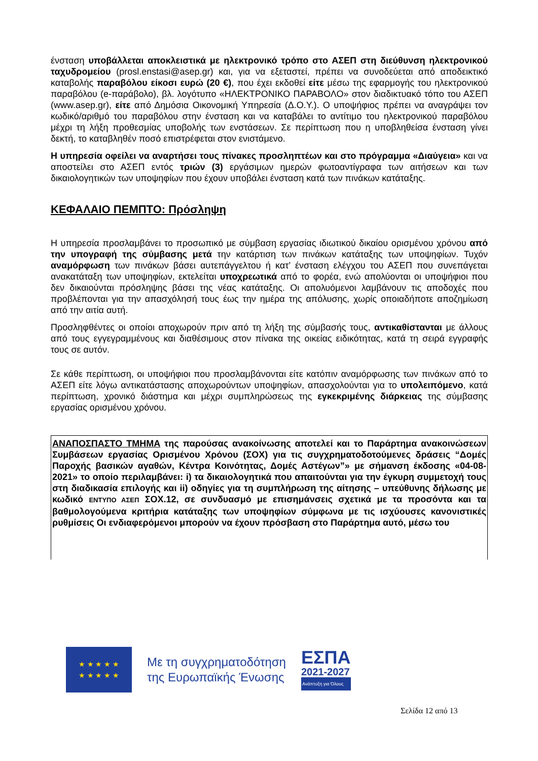ένσταση υποβάλλεται αποκλειστικά με ηλεκτρονικό τρόπο στο ΑΣΕΠ στη διεύθυνση ηλεκτρονικού ταχυδρομείου (prosl.enstasi@asep.gr) και, για να εξεταστεί, πρέπει να συνοδεύεται από αποδεικτικό καταβολής παραβόλου είκοσι ευρώ (20 €), που έχει εκδοθεί είτε μέσω της εφαρμογής του ηλεκτρονικού παραβόλου (e-παράβολο), βλ. λογότυπο «ΗΛΕΚΤΡΟΝΙΚΟ ΠΑΡΑΒΟΛΟ» στον διαδικτυακό τόπο του ΑΣΕΠ (www.asep.gr), είτε από Δημόσια Οικονομική Υπηρεσία (Δ.Ο.Υ.). Ο υποψήφιος πρέπει να αναγράψει τον κωδικό/αριθμό του παραβόλου στην ένσταση και να καταβάλει το αντίτιμο του ηλεκτρονικού παραβόλου μέχρι τη λήξη προθεσμίας υποβολής των ενστάσεων. Σε περίπτωση που η υποβληθείσα ένσταση γίνει δεκτή, το καταβληθέν ποσό επιστρέφεται στον ενιστάμενο.
Η υπηρεσία οφείλει να αναρτήσει τους πίνακες προσληπτέων και στο πρόγραμμα «Διαύγεια» και να αποστείλει στο ΑΣΕΠ εντός τριών (3) εργάσιμων ημερών φωτοαντίγραφα των αιτήσεων και των δικαιολογητικών των υποψηφίων που έχουν υποβάλει ένσταση κατά των πινάκων κατάταξης.
ΚΕΦΑΛΑΙΟ ΠΕΜΠΤΟ: Πρόσληψη
Η υπηρεσία προσλαμβάνει το προσωπικό με σύμβαση εργασίας ιδιωτικού δικαίου ορισμένου χρόνου από την υπογραφή της σύμβασης μετά την κατάρτιση των πινάκων κατάταξης των υποψηφίων. Τυχόν αναμόρφωση των πινάκων βάσει αυτεπάγγελτου ή κατ’ ένσταση ελέγχου του ΑΣΕΠ που συνεπάγεται ανακατάταξη των υποψηφίων, εκτελείται υποχρεωτικά από το φορέα, ενώ απολύονται οι υποψήφιοι που δεν δικαιούνται πρόσληψης βάσει της νέας κατάταξης. Οι απολυόμενοι λαμβάνουν τις αποδοχές που προβλέπονται για την απασχόλησή τους έως την ημέρα της απόλυσης, χωρίς οποιαδήποτε αποζημίωση από την αιτία αυτή.
Προσληφθέντες οι οποίοι αποχωρούν πριν από τη λήξη της σύμβασής τους, αντικαθίστανται με άλλους από τους εγγεγραμμένους και διαθέσιμους στον πίνακα της οικείας ειδικότητας, κατά τη σειρά εγγραφής τους σε αυτόν.
Σε κάθε περίπτωση, οι υποψήφιοι που προσλαμβάνονται είτε κατόπιν αναμόρφωσης των πινάκων από το ΑΣΕΠ είτε λόγω αντικατάστασης αποχωρούντων υποψηφίων, απασχολούνται για το υπολειπόμενο, κατά περίπτωση, χρονικό διάστημα και μέχρι συμπληρώσεως της εγκεκριμένης διάρκειας της σύμβασης εργασίας ορισμένου χρόνου.
ΑΝΑΠΟΣΠΑΣΤΟ ΤΜΗΜΑ της παρούσας ανακοίνωσης αποτελεί και το Παράρτημα ανακοινώσεων Συμβάσεων εργασίας Ορισμένου Χρόνου (ΣΟΧ) για τις συγχρηματοδοτούμενες δράσεις “Δομές Παροχής βασικών αγαθών, Κέντρα Κοινότητας, Δομές Αστέγων”» με σήμανση έκδοσης «04-08-2021» το οποίο περιλαμβάνει: i) τα δικαιολογητικά που απαιτούνται για την έγκυρη συμμετοχή τους στη διαδικασία επιλογής και ii) οδηγίες για τη συμπλήρωση της αίτησης – υπεύθυνης δήλωσης με κωδικό ΕΝΤΥΠΟ ΑΣΕΠ ΣΟΧ.12, σε συνδυασμό με επισημάνσεις σχετικά με τα προσόντα και τα βαθμολογούμενα κριτήρια κατάταξης των υποψηφίων σύμφωνα με τις ισχύουσες κανονιστικές ρυθμίσεις Οι ενδιαφερόμενοι μπορούν να έχουν πρόσβαση στο Παράρτημα αυτό, μέσω του
★ ★ ★ ★ ★
★ ★ ★ ★ ★
Με τη συγχρηματοδότηση
της Ευρωπαϊκής Ένωσης
ΕΣΠΑ
2021-2027
Ανάπτυξη για Όλους
Σελίδα 12 από 13